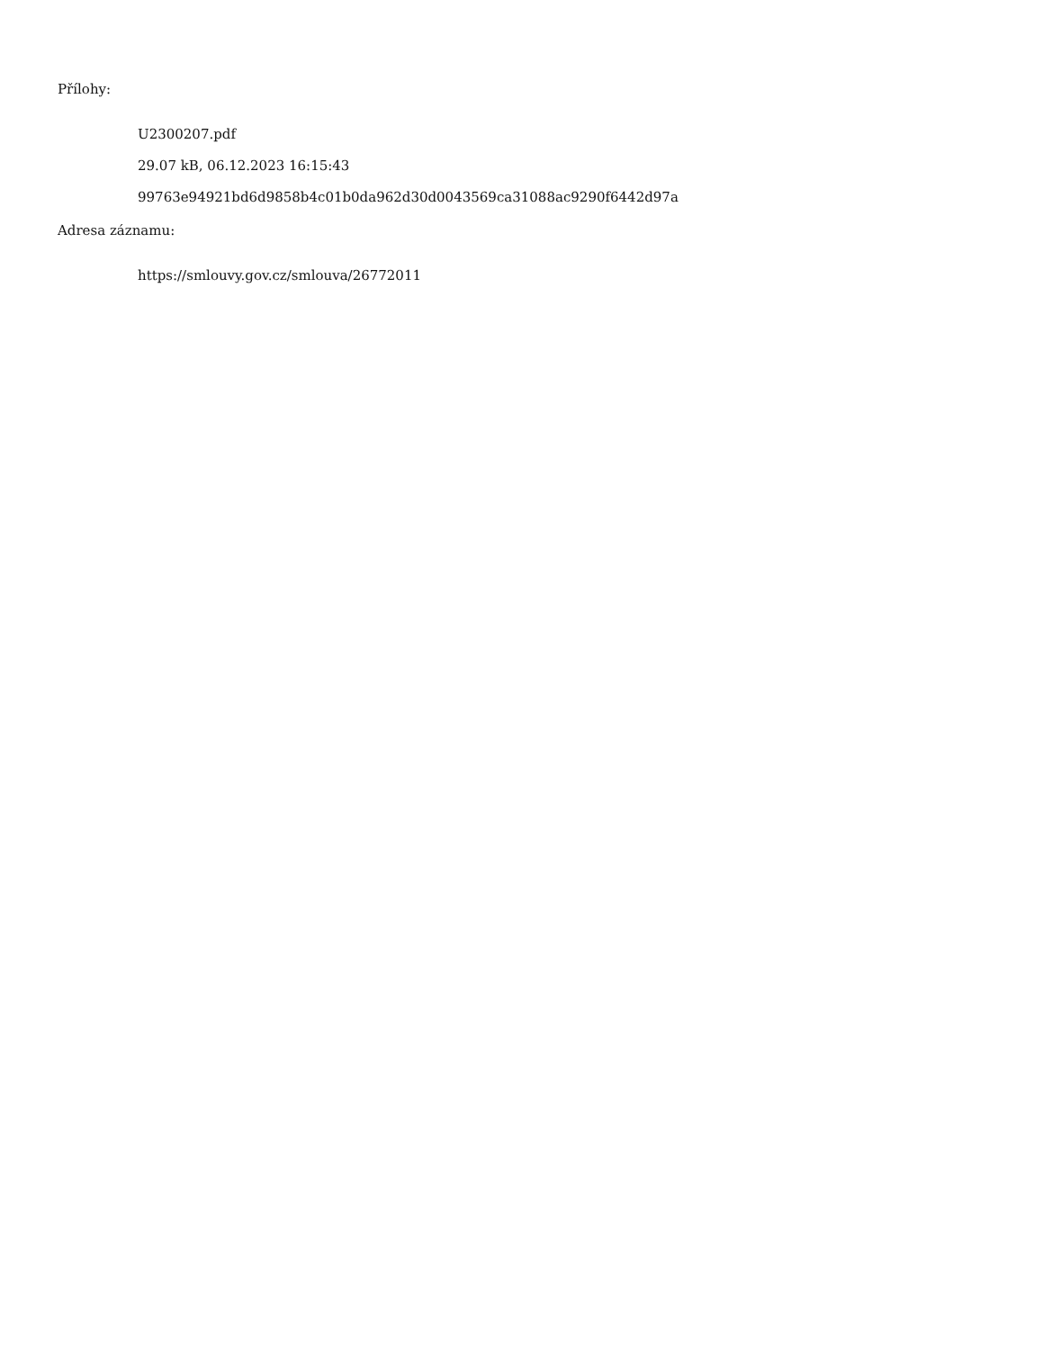Přílohy:
U2300207.pdf
29.07 kB, 06.12.2023 16:15:43
99763e94921bd6d9858b4c01b0da962d30d0043569ca31088ac9290f6442d97a
Adresa záznamu:
https://smlouvy.gov.cz/smlouva/26772011